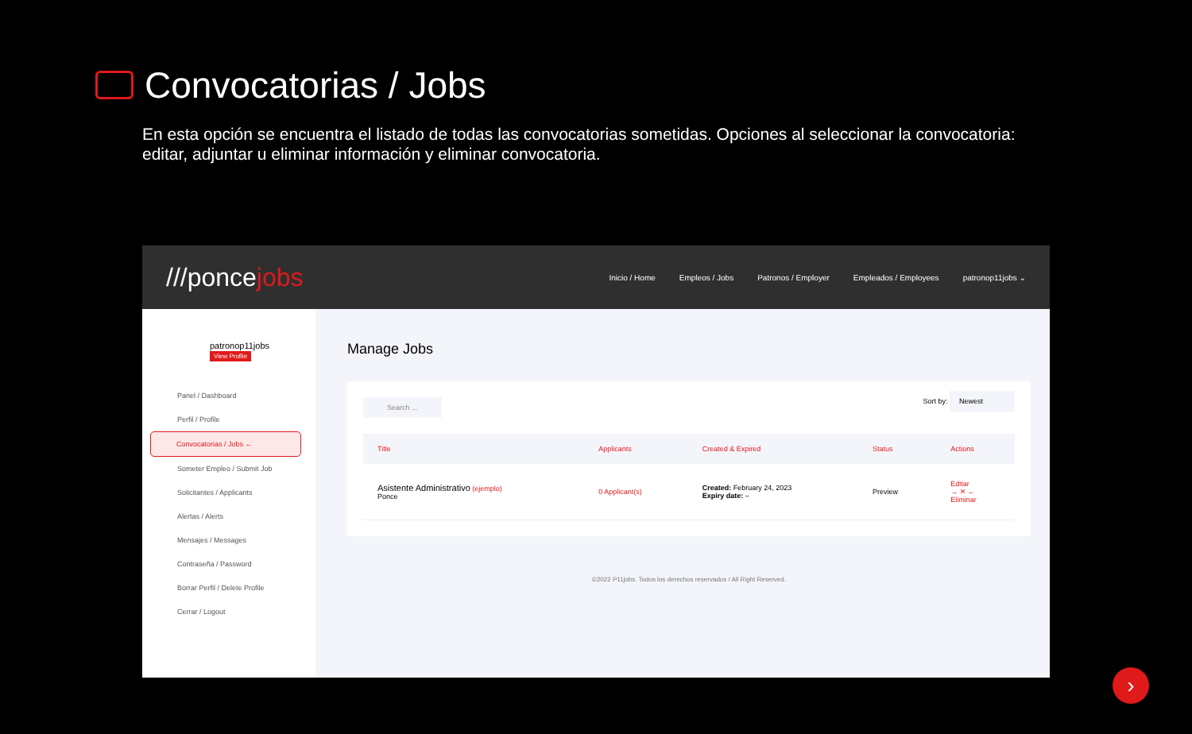Convocatorias / Jobs
En esta opción se encuentra el listado de todas las convocatorias sometidas. Opciones al seleccionar la convocatoria: editar, adjuntar u eliminar información y eliminar convocatoria.
///poncejobs
Inicio / Home Empleos / Jobs Patronos / Employer Empleados / Employees patronop11jobs ⌄
patronop11jobs
View Profile
Panel / Dashboard
Perfil / Profile
Convocatorias / Jobs ←
Someter Empleo / Submit Job
Solicitantes / Applicants
Alertas / Alerts
Mensajes / Messages
Contraseña / Password
Borrar Perfil / Delete Profile
Cerrar / Logout
Manage Jobs
Search ... Sort by: Newest
| Title | Applicants | Created & Expired | Status | Actions |
| --- | --- | --- | --- | --- |
| Asistente Administrativo (ejemplo) Ponce | 0 Applicant(s) | Created: February 24, 2023 Expiry date: – | Preview | Editar → ✕ ← Eliminar |
©2022 P11jobs. Todos los derechos reservados / All Right Reserved.
›